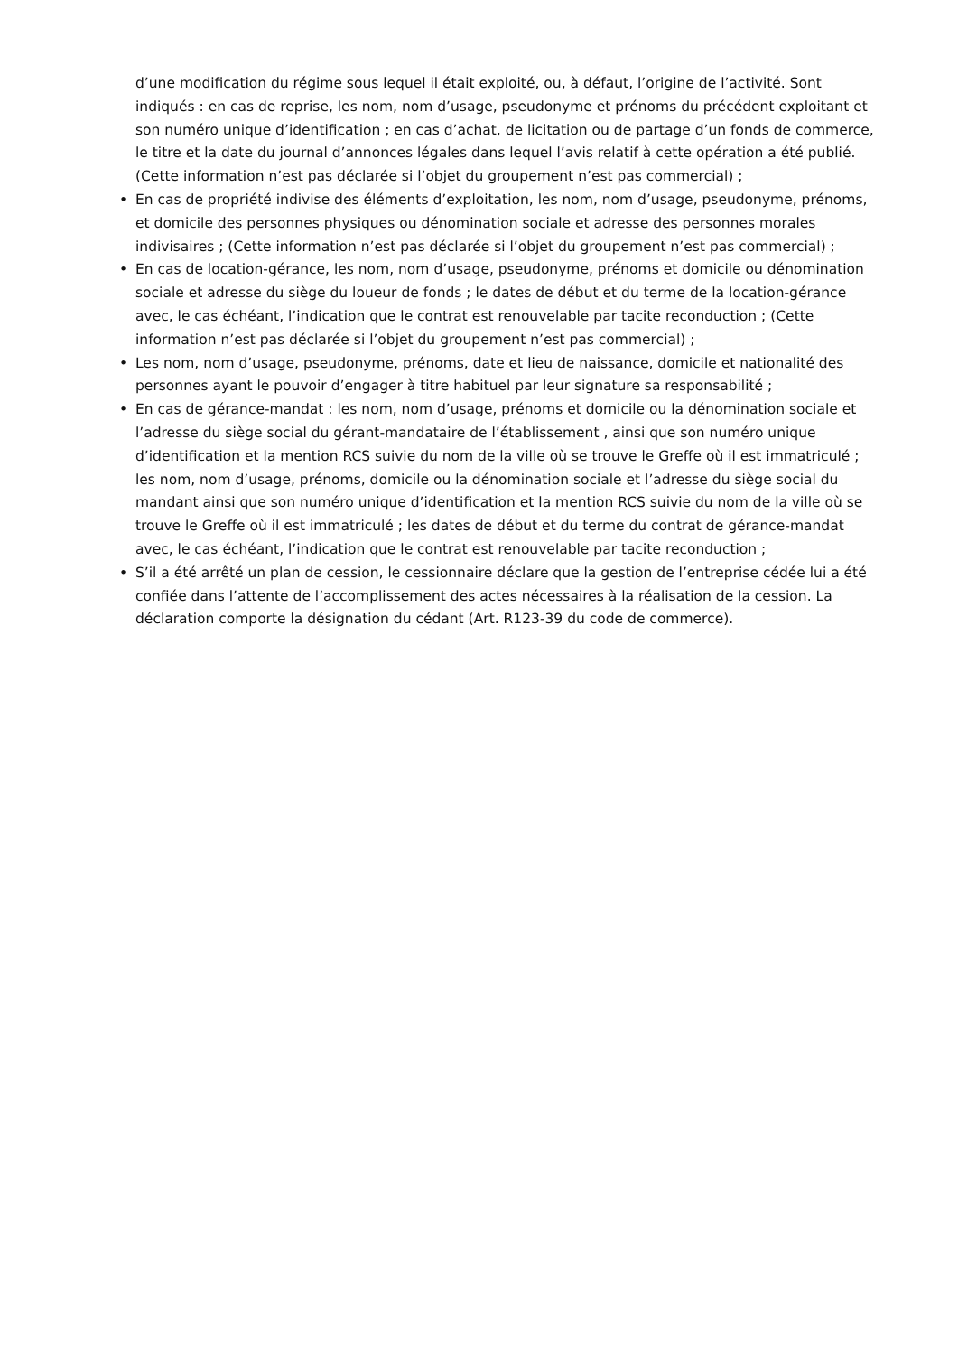d’une modification du régime sous lequel il était exploité, ou, à défaut, l’origine de l’activité. Sont indiqués : en cas de reprise, les nom, nom d’usage, pseudonyme et prénoms du précédent exploitant et son numéro unique d’identification ; en cas d’achat, de licitation ou de partage d’un fonds de commerce, le titre et la date du journal d’annonces légales dans lequel l’avis relatif à cette opération a été publié. (Cette information n’est pas déclarée si l’objet du groupement n’est pas commercial) ;
• En cas de propriété indivise des éléments d’exploitation, les nom, nom d’usage, pseudonyme, prénoms, et domicile des personnes physiques ou dénomination sociale et adresse des personnes morales indivisaires ; (Cette information n’est pas déclarée si l’objet du groupement n’est pas commercial) ;
• En cas de location-gérance, les nom, nom d’usage, pseudonyme, prénoms et domicile ou dénomination sociale et adresse du siège du loueur de fonds ; le dates de début et du terme de la location-gérance avec, le cas échéant, l’indication que le contrat est renouvelable par tacite reconduction ; (Cette information n’est pas déclarée si l’objet du groupement n’est pas commercial) ;
• Les nom, nom d’usage, pseudonyme, prénoms, date et lieu de naissance, domicile et nationalité des personnes ayant le pouvoir d’engager à titre habituel par leur signature sa responsabilité ;
• En cas de gérance-mandat : les nom, nom d’usage, prénoms et domicile ou la dénomination sociale et l’adresse du siège social du gérant-mandataire de l’établissement , ainsi que son numéro unique d’identification et la mention RCS suivie du nom de la ville où se trouve le Greffe où il est immatriculé ; les nom, nom d’usage, prénoms, domicile ou la dénomination sociale et l’adresse du siège social du mandant ainsi que son numéro unique d’identification et la mention RCS suivie du nom de la ville où se trouve le Greffe où il est immatriculé ; les dates de début et du terme du contrat de gérance-mandat avec, le cas échéant, l’indication que le contrat est renouvelable par tacite reconduction ;
• S’il a été arrêté un plan de cession, le cessionnaire déclare que la gestion de l’entreprise cédée lui a été confiée dans l’attente de l’accomplissement des actes nécessaires à la réalisation de la cession. La déclaration comporte la désignation du cédant (Art. R123-39 du code de commerce).